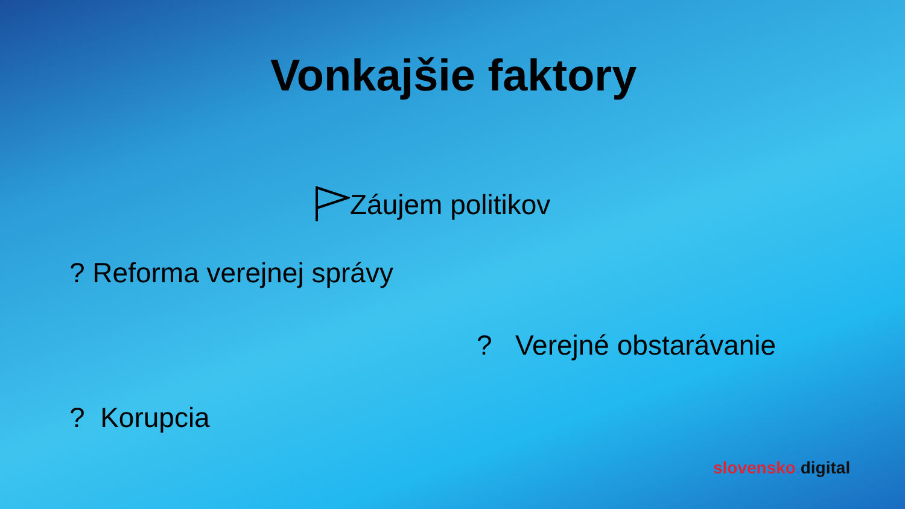Vonkajšie faktory
Záujem politikov
? Reforma verejnej správy
? Verejné obstarávanie
? Korupcia
slovensko. digital